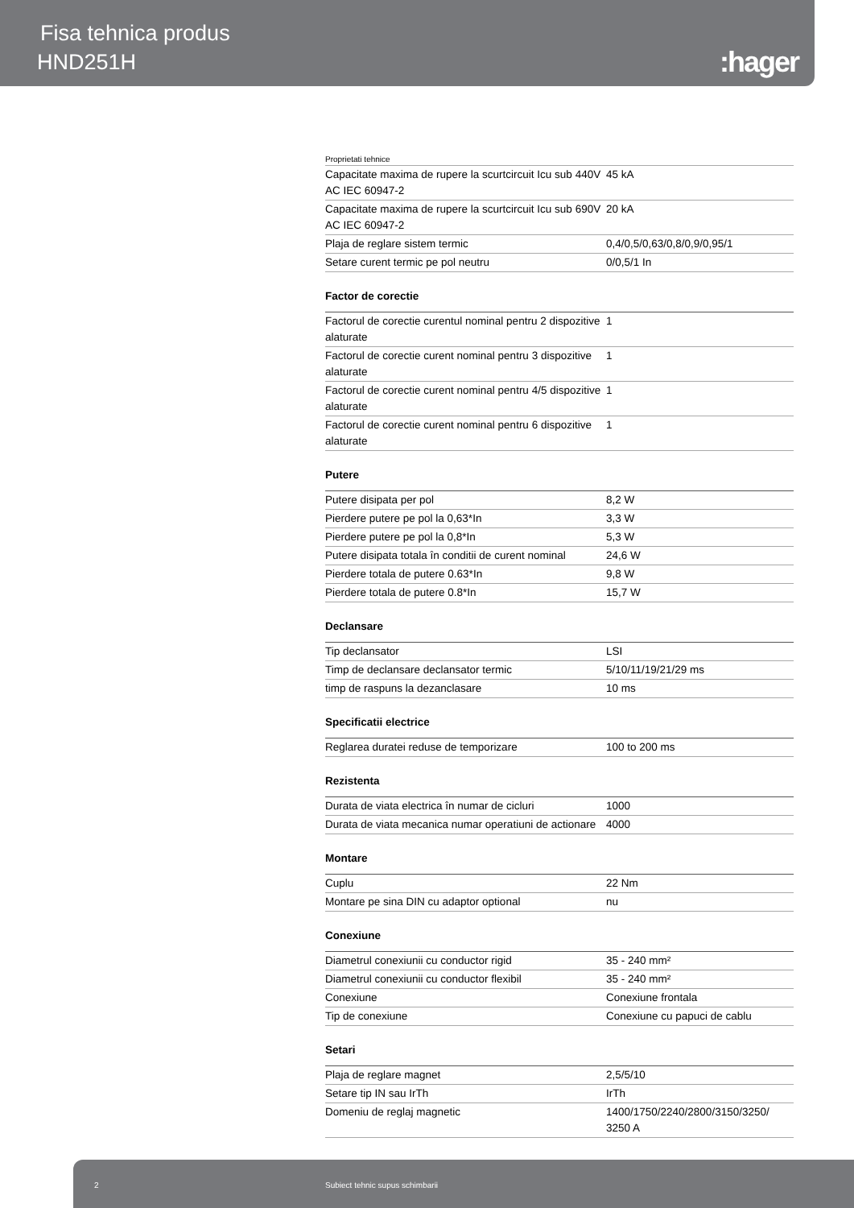Fisa tehnica produs
HND251H :hager
Proprietati tehnice
| Capacitate maxima de rupere la scurtcircuit Icu sub 440V AC IEC 60947-2 | 45 kA |
| Capacitate maxima de rupere la scurtcircuit Icu sub 690V AC IEC 60947-2 | 20 kA |
| Plaja de reglare sistem termic | 0,4/0,5/0,63/0,8/0,9/0,95/1 |
| Setare curent termic pe pol neutru | 0/0,5/1 In |
Factor de corectie
| Factorul de corectie curentul nominal pentru 2 dispozitive alaturate | 1 |
| Factorul de corectie curent nominal pentru 3 dispozitive alaturate | 1 |
| Factorul de corectie curent nominal pentru 4/5 dispozitive alaturate | 1 |
| Factorul de corectie curent nominal pentru 6 dispozitive alaturate | 1 |
Putere
| Putere disipata per pol | 8,2 W |
| Pierdere putere pe pol la 0,63*In | 3,3 W |
| Pierdere putere pe pol la 0,8*In | 5,3 W |
| Putere disipata totala în conditii de curent nominal | 24,6 W |
| Pierdere totala de putere 0.63*In | 9,8 W |
| Pierdere totala de putere 0.8*In | 15,7 W |
Declansare
| Tip declansator | LSI |
| Timp de declansare declansator termic | 5/10/11/19/21/29 ms |
| timp de raspuns la dezanclasare | 10 ms |
Specificatii electrice
| Reglarea duratei reduse de temporizare | 100 to 200 ms |
Rezistenta
| Durata de viata electrica în numar de cicluri | 1000 |
| Durata de viata mecanica numar operatiuni de actionare | 4000 |
Montare
| Cuplu | 22 Nm |
| Montare pe sina DIN cu adaptor optional | nu |
Conexiune
| Diametrul conexiunii cu conductor rigid | 35 - 240 mm² |
| Diametrul conexiunii cu conductor flexibil | 35 - 240 mm² |
| Conexiune | Conexiune frontala |
| Tip de conexiune | Conexiune cu papuci de cablu |
Setari
| Plaja de reglare magnet | 2,5/5/10 |
| Setare tip IN sau IrTh | IrTh |
| Domeniu de reglaj magnetic | 1400/1750/2240/2800/3150/3250/ 3250 A |
2 Subiect tehnic supus schimbarii